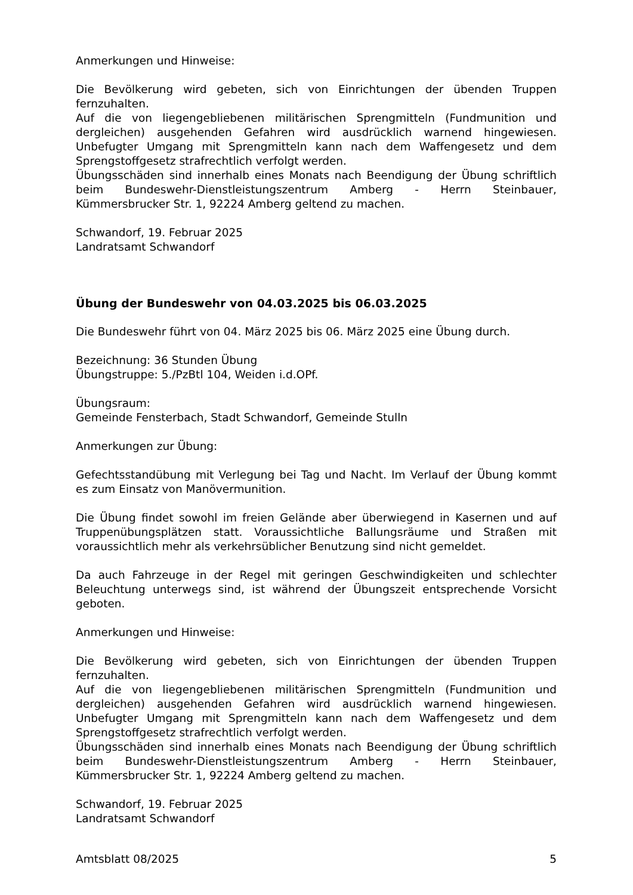Anmerkungen und Hinweise:
Die Bevölkerung wird gebeten, sich von Einrichtungen der übenden Truppen fernzuhalten.
Auf die von liegengebliebenen militärischen Sprengmitteln (Fundmunition und dergleichen) ausgehenden Gefahren wird ausdrücklich warnend hingewiesen. Unbefugter Umgang mit Sprengmitteln kann nach dem Waffengesetz und dem Sprengstoffgesetz strafrechtlich verfolgt werden.
Übungsschäden sind innerhalb eines Monats nach Beendigung der Übung schriftlich beim Bundeswehr-Dienstleistungszentrum Amberg - Herrn Steinbauer, Kümmersbrucker Str. 1, 92224 Amberg geltend zu machen.
Schwandorf, 19. Februar 2025
Landratsamt Schwandorf
Übung der Bundeswehr von 04.03.2025 bis 06.03.2025
Die Bundeswehr führt von 04. März 2025 bis 06. März 2025 eine Übung durch.
Bezeichnung: 36 Stunden Übung
Übungstruppe: 5./PzBtl 104, Weiden i.d.OPf.
Übungsraum:
Gemeinde Fensterbach, Stadt Schwandorf, Gemeinde Stulln
Anmerkungen zur Übung:
Gefechtsstandübung mit Verlegung bei Tag und Nacht. Im Verlauf der Übung kommt es zum Einsatz von Manövermunition.
Die Übung findet sowohl im freien Gelände aber überwiegend in Kasernen und auf Truppenübungsplätzen statt. Voraussichtliche Ballungsräume und Straßen mit voraussichtlich mehr als verkehrsüblicher Benutzung sind nicht gemeldet.
Da auch Fahrzeuge in der Regel mit geringen Geschwindigkeiten und schlechter Beleuchtung unterwegs sind, ist während der Übungszeit entsprechende Vorsicht geboten.
Anmerkungen und Hinweise:
Die Bevölkerung wird gebeten, sich von Einrichtungen der übenden Truppen fernzuhalten.
Auf die von liegengebliebenen militärischen Sprengmitteln (Fundmunition und dergleichen) ausgehenden Gefahren wird ausdrücklich warnend hingewiesen. Unbefugter Umgang mit Sprengmitteln kann nach dem Waffengesetz und dem Sprengstoffgesetz strafrechtlich verfolgt werden.
Übungsschäden sind innerhalb eines Monats nach Beendigung der Übung schriftlich beim Bundeswehr-Dienstleistungszentrum Amberg - Herrn Steinbauer, Kümmersbrucker Str. 1, 92224 Amberg geltend zu machen.
Schwandorf, 19. Februar 2025
Landratsamt Schwandorf
Amtsblatt 08/2025 5